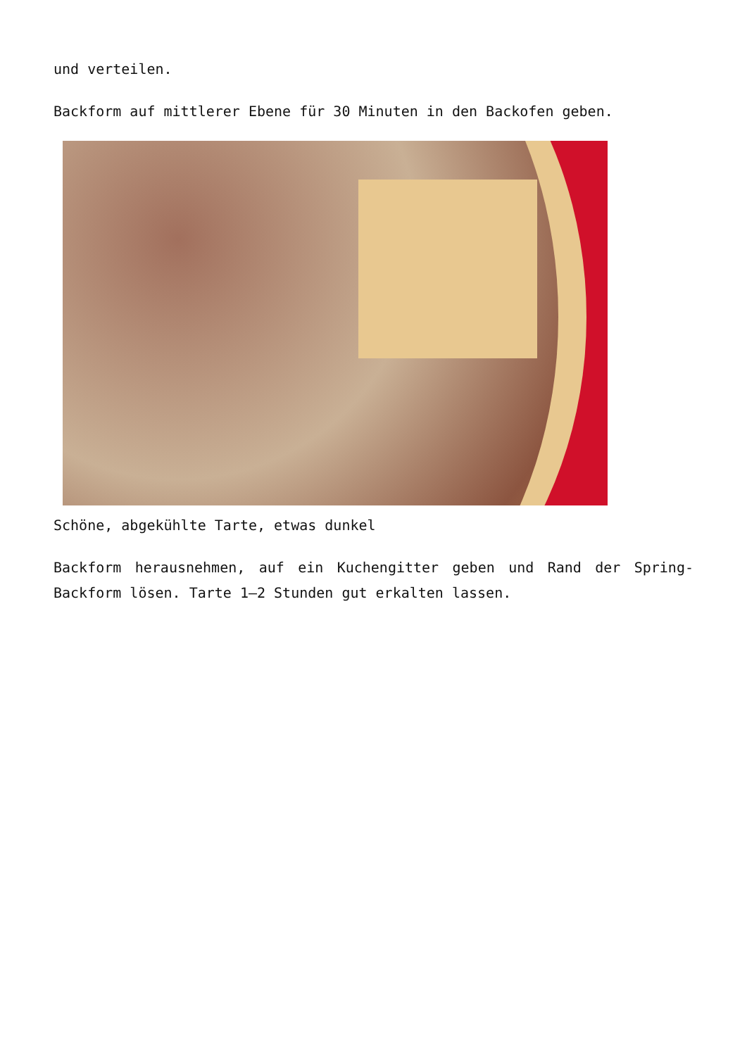und verteilen.
Backform auf mittlerer Ebene für 30 Minuten in den Backofen geben.
Schöne, abgekühlte Tarte, etwas dunkel
Backform herausnehmen, auf ein Kuchengitter geben und Rand der Spring-Backform lösen. Tarte 1–2 Stunden gut erkalten lassen.